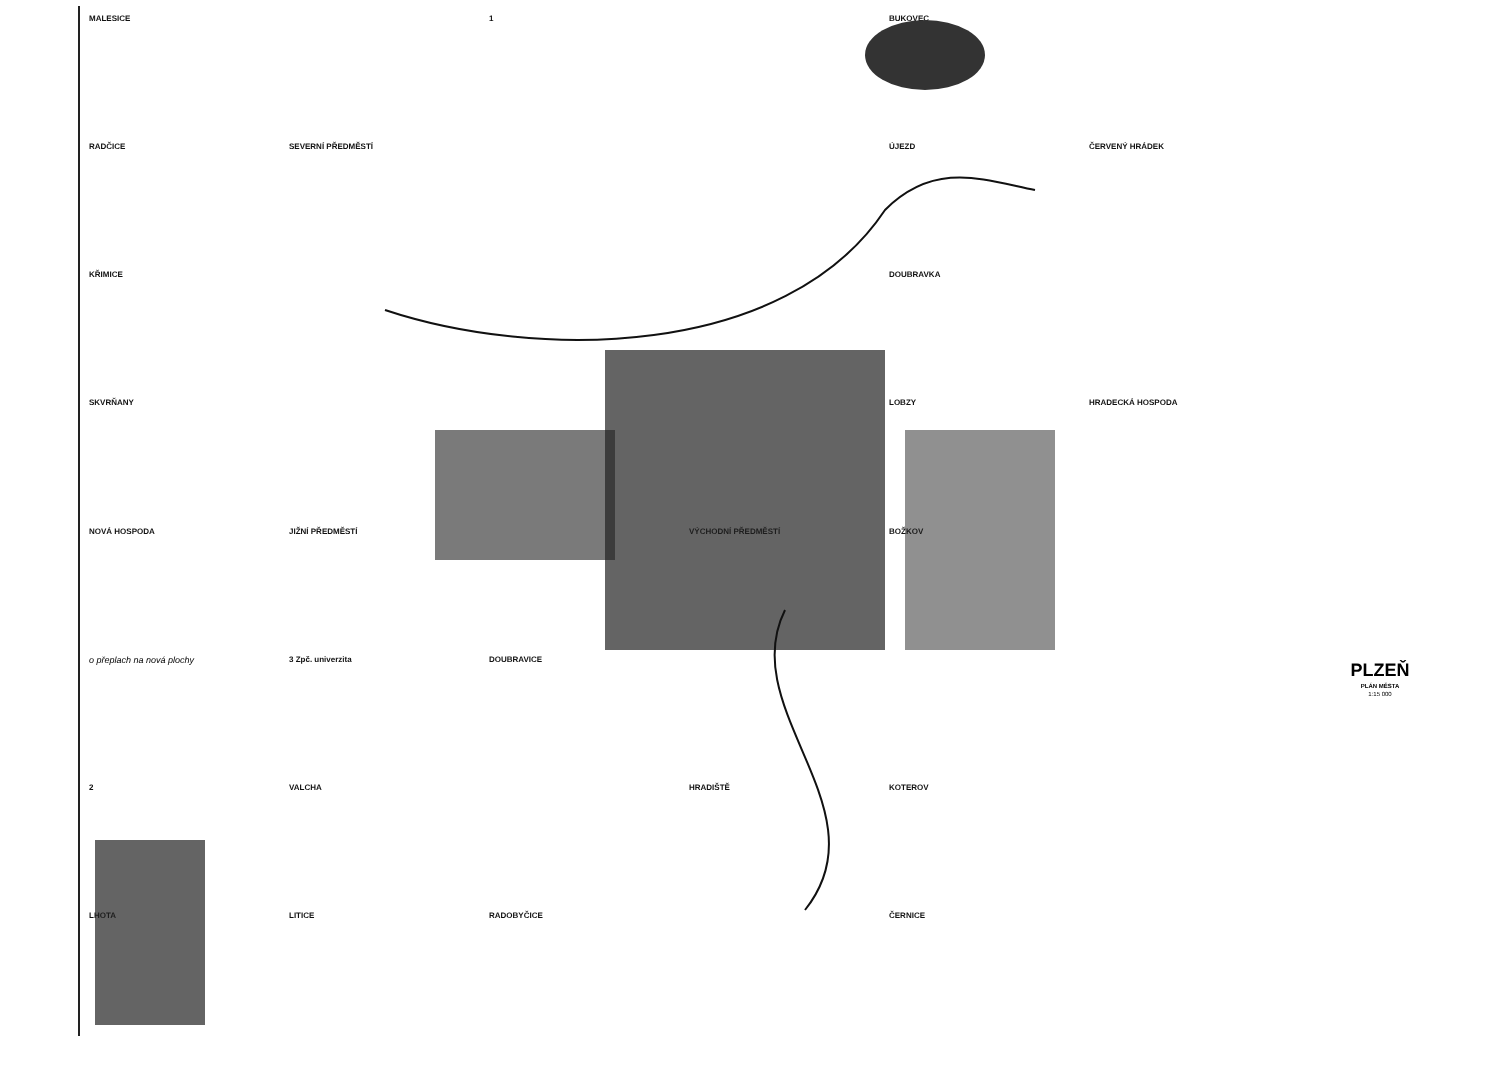MALESICE
1
BUKOVEC
RADČICE
SEVERNÍ PŘEDMĚSTÍ
ÚJEZD
ČERVENÝ HRÁDEK
KŘIMICE
DOUBRAVKA
SKVRŇANY
LOBZY
HRADECKÁ HOSPODA
NOVÁ HOSPODA
JIŽNÍ PŘEDMĚSTÍ
VÝCHODNÍ PŘEDMĚSTÍ
BOŽKOV
o přeplach na nová plochy
3 Zpč. univerzita
DOUBRAVICE
2
VALCHA
HRADIŠTĚ
KOTEROV
LHOTA
LITICE
RADOBYČICE
ČERNICE
PLZEŇ
PLÁN MĚSTA
1:15 000